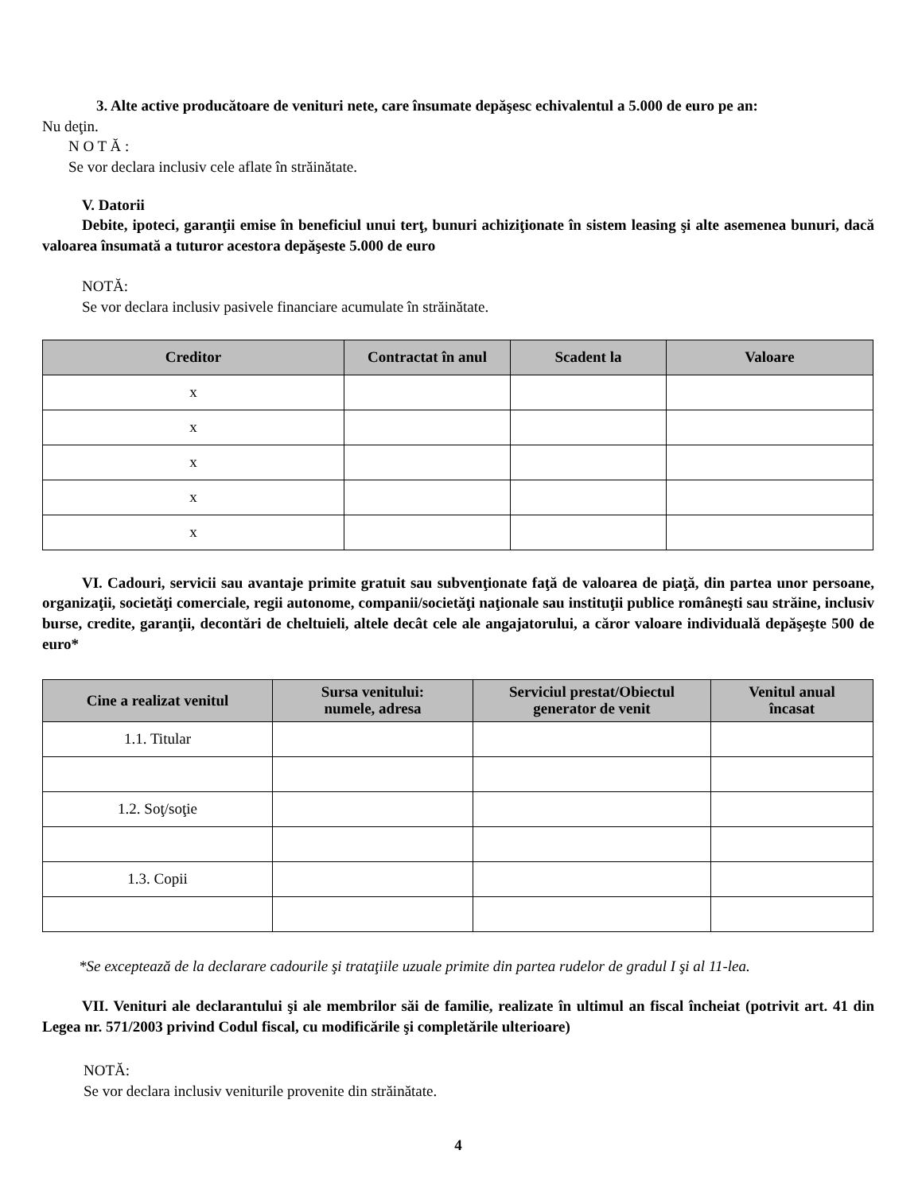3. Alte active producătoare de venituri nete, care însumate depăşesc echivalentul a 5.000 de euro pe an:
Nu deţin.
N O T Ă :
Se vor declara inclusiv cele aflate în străinătate.
V. Datorii
Debite, ipoteci, garanţii emise în beneficiul unui terţ, bunuri achiziţionate în sistem leasing şi alte asemenea bunuri, dacă valoarea însumată a tuturor acestora depăşeste 5.000 de euro
NOTĂ:
Se vor declara inclusiv pasivele financiare acumulate în străinătate.
| Creditor | Contractat în anul | Scadent la | Valoare |
| --- | --- | --- | --- |
| x | | | |
| x | | | |
| x | | | |
| x | | | |
| x | | | |
VI. Cadouri, servicii sau avantaje primite gratuit sau subvenţionate faţă de valoarea de piaţă, din partea unor persoane, organizaţii, societăţi comerciale, regii autonome, companii/societăţi naţionale sau instituţii publice româneşti sau străine, inclusiv burse, credite, garanţii, decontări de cheltuieli, altele decât cele ale angajatorului, a căror valoare individuală depăşeşte 500 de euro*
| Cine a realizat venitul | Sursa venitului: numele, adresa | Serviciul prestat/Obiectul generator de venit | Venitul anual încasat |
| --- | --- | --- | --- |
| 1.1. Titular | | | |
| 1.2. Soţ/soţie | | | |
| 1.3. Copii | | | |
*Se exceptează de la declarare cadourile şi trataţiile uzuale primite din partea rudelor de gradul I şi al 11-lea.
VII. Venituri ale declarantului şi ale membrilor săi de familie, realizate în ultimul an fiscal încheiat (potrivit art. 41 din Legea nr. 571/2003 privind Codul fiscal, cu modificările şi completările ulterioare)
NOTĂ:
Se vor declara inclusiv veniturile provenite din străinătate.
4